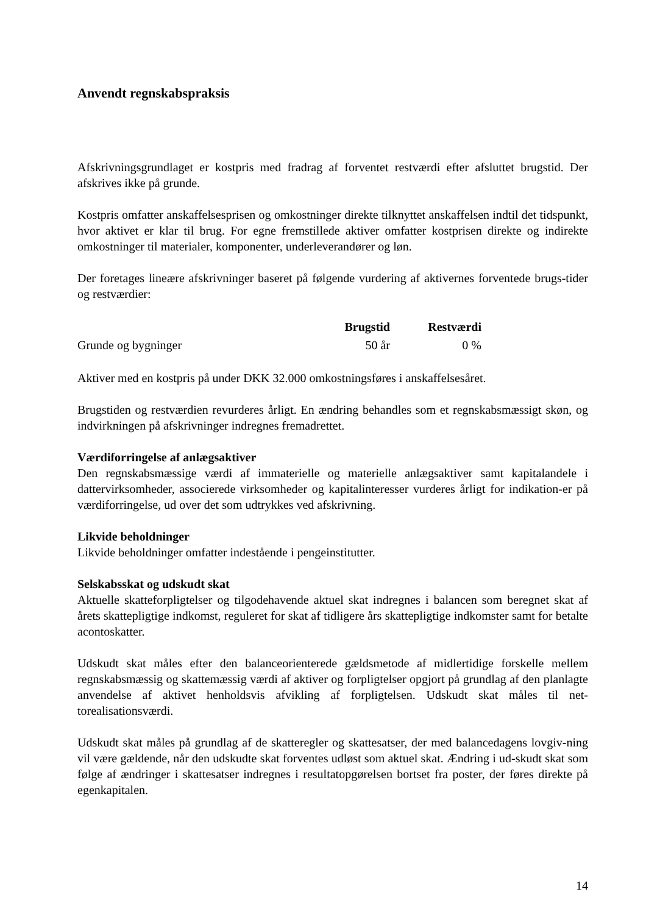Anvendt regnskabspraksis
Afskrivningsgrundlaget er kostpris med fradrag af forventet restværdi efter afsluttet brugstid. Der afskrives ikke på grunde.
Kostpris omfatter anskaffelsesprisen og omkostninger direkte tilknyttet anskaffelsen indtil det tidspunkt, hvor aktivet er klar til brug. For egne fremstillede aktiver omfatter kostprisen direkte og indirekte omkostninger til materialer, komponenter, underleverandører og løn.
Der foretages lineære afskrivninger baseret på følgende vurdering af aktivernes forventede brugs-tider og restværdier:
| | Brugstid | Restværdi |
| Grunde og bygninger | 50 år | 0 % |
Aktiver med en kostpris på under DKK 32.000 omkostningsføres i anskaffelsesåret.
Brugstiden og restværdien revurderes årligt. En ændring behandles som et regnskabsmæssigt skøn, og indvirkningen på afskrivninger indregnes fremadrettet.
Værdiforringelse af anlægsaktiver
Den regnskabsmæssige værdi af immaterielle og materielle anlægsaktiver samt kapitalandele i dattervirksomheder, associerede virksomheder og kapitalinteresser vurderes årligt for indikation-er på værdiforringelse, ud over det som udtrykkes ved afskrivning.
Likvide beholdninger
Likvide beholdninger omfatter indestående i pengeinstitutter.
Selskabsskat og udskudt skat
Aktuelle skatteforpligtelser og tilgodehavende aktuel skat indregnes i balancen som beregnet skat af årets skattepligtige indkomst, reguleret for skat af tidligere års skattepligtige indkomster samt for betalte acontoskatter.
Udskudt skat måles efter den balanceorienterede gældsmetode af midlertidige forskelle mellem regnskabsmæssig og skattemæssig værdi af aktiver og forpligtelser opgjort på grundlag af den planlagte anvendelse af aktivet henholdsvis afvikling af forpligtelsen. Udskudt skat måles til net-torealisationsværdi.
Udskudt skat måles på grundlag af de skatteregler og skattesatser, der med balancedagens lovgiv-ning vil være gældende, når den udskudte skat forventes udløst som aktuel skat. Ændring i ud-skudt skat som følge af ændringer i skattesatser indregnes i resultatopgørelsen bortset fra poster, der føres direkte på egenkapitalen.
14